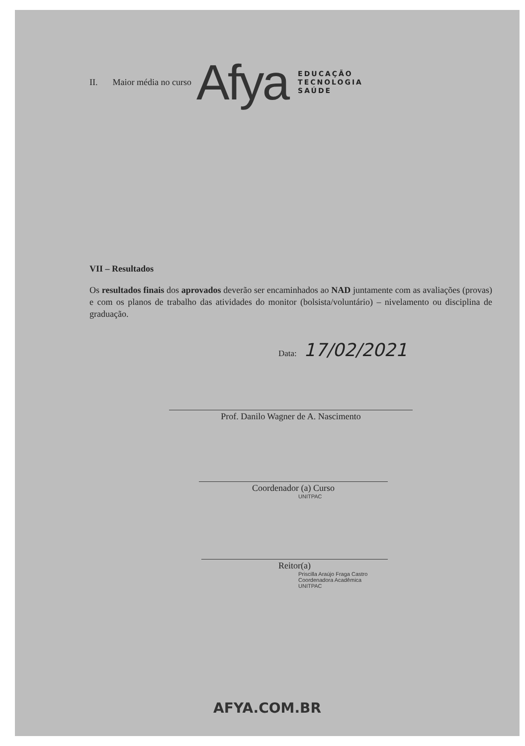II. Maior média no curso Afya EDUCAÇÃO
TECNOLOGIA
SAÚDE
VII – Resultados
Os resultados finais dos aprovados deverão ser encaminhados ao NAD juntamente com as avaliações (provas) e com os planos de trabalho das atividades do monitor (bolsista/voluntário) – nivelamento ou disciplina de graduação.
Data: 17/02/2021
Prof. Danilo Wagner de A. Nascimento
Coordenador (a) Curso
UNITPAC
Reitor(a)
Priscilla Araújo Fraga Castro
Coordenadora Acadêmica
UNITPAC
AFYA.COM.BR